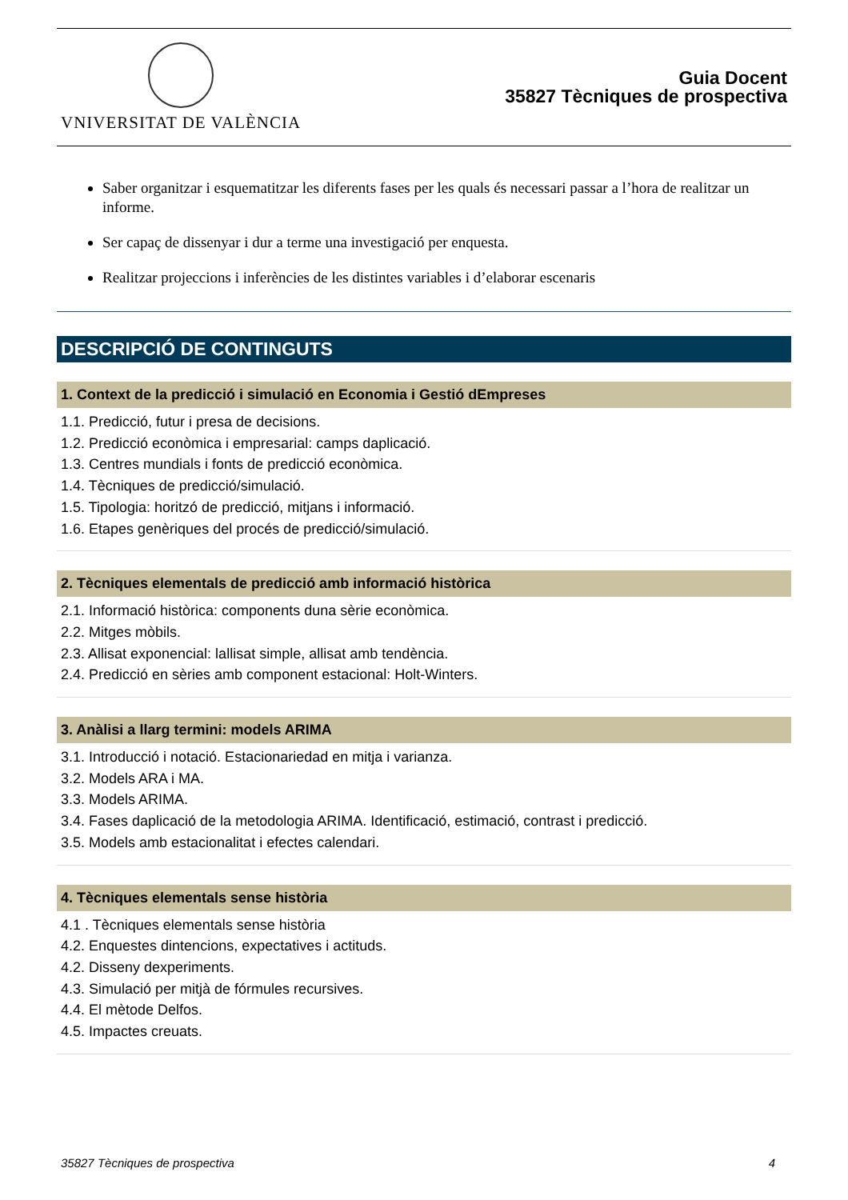VNIVERSITAT DE VALÈNCIA
Guia Docent
35827 Tècniques de prospectiva
Saber organitzar i esquematitzar les diferents fases per les quals és necessari passar a l’hora de realitzar un informe.
Ser capaç de dissenyar i dur a terme una investigació per enquesta.
Realitzar projeccions i inferències de les distintes variables i d’elaborar escenaris
DESCRIPCIÓ DE CONTINGUTS
1. Context de la predicció i simulació en Economia i Gestió dEmpreses
1.1. Predicció, futur i presa de decisions.
1.2. Predicció econòmica i empresarial: camps daplicació.
1.3. Centres mundials i fonts de predicció econòmica.
1.4. Tècniques de predicció/simulació.
1.5. Tipologia: horitzó de predicció, mitjans i informació.
1.6. Etapes genèriques del procés de predicció/simulació.
2. Tècniques elementals de predicció amb informació històrica
2.1. Informació històrica: components duna sèrie econòmica.
2.2. Mitges mòbils.
2.3. Allisat exponencial: lallisat simple, allisat amb tendència.
2.4. Predicció en sèries amb component estacional: Holt-Winters.
3. Anàlisi a llarg termini: models ARIMA
3.1. Introducció i notació. Estacionariedad en mitja i varianza.
3.2. Models ARA i MA.
3.3. Models ARIMA.
3.4. Fases daplicació de la metodologia ARIMA. Identificació, estimació, contrast i predicció.
3.5. Models amb estacionalitat i efectes calendari.
4. Tècniques elementals sense història
4.1 . Tècniques elementals sense història
4.2. Enquestes dintencions, expectatives i actituds.
4.2. Disseny dexperiments.
4.3. Simulació per mitjà de fórmules recursives.
4.4. El mètode Delfos.
4.5. Impactes creuats.
35827 Tècniques de prospectiva 4